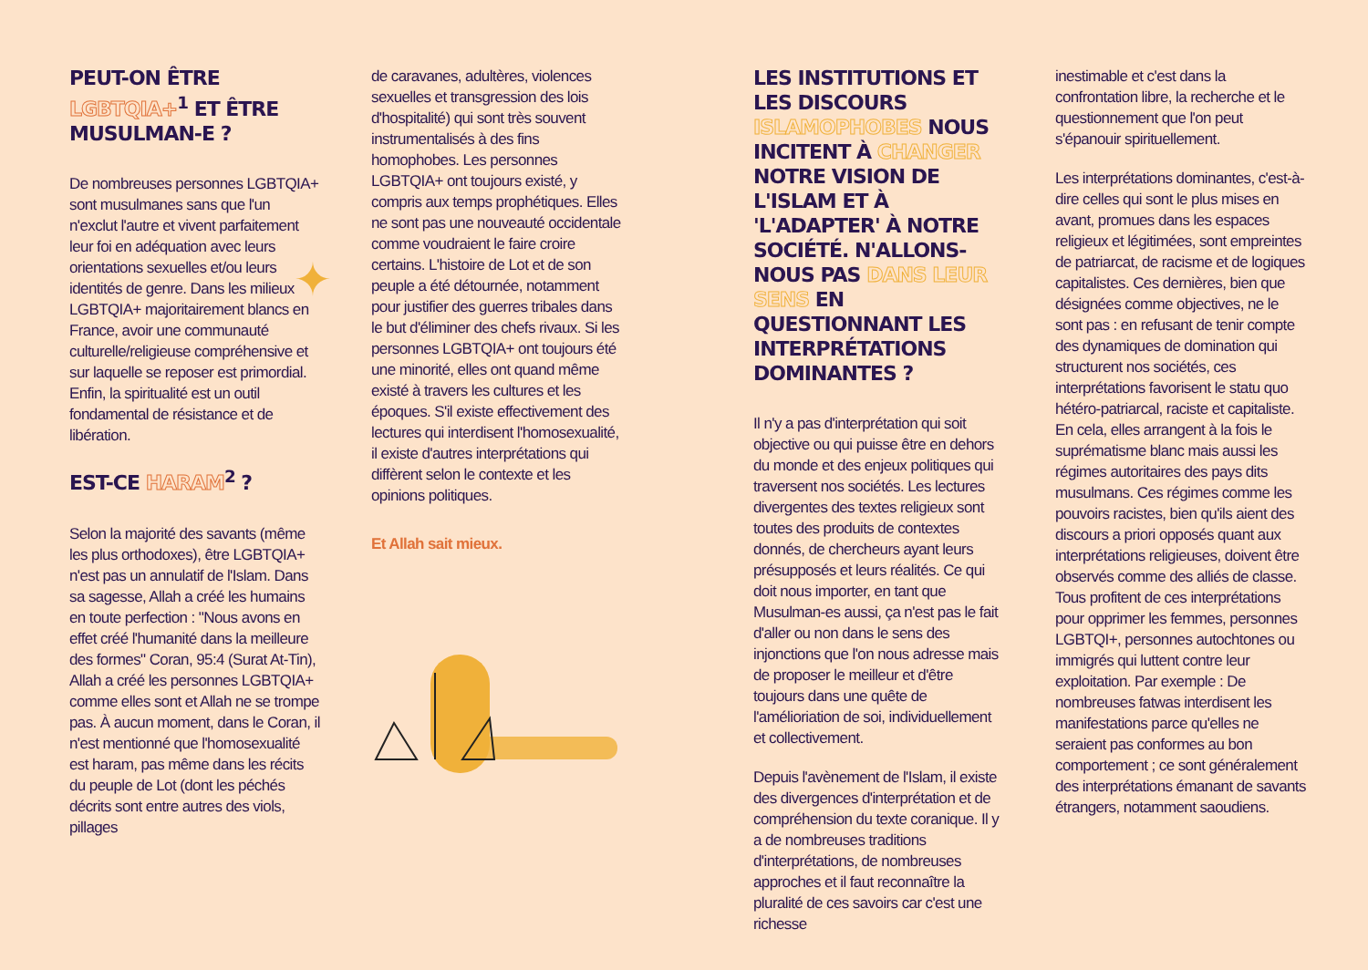PEUT-ON ÊTRE LGBTQIA+<sup>1</sup> ET ÊTRE MUSULMAN-E ?
De nombreuses personnes LGBTQIA+ sont musulmanes sans que l'un n'exclut l'autre et vivent parfaitement leur foi en adéquation avec leurs orientations sexuelles et/ou leurs identités de genre. Dans les milieux LGBTQIA+ majoritairement blancs en France, avoir une communauté culturelle/religieuse compréhensive et sur laquelle se reposer est primordial. Enfin, la spiritualité est un outil fondamental de résistance et de libération.
EST-CE HARAM<sup>2</sup> ?
Selon la majorité des savants (même les plus orthodoxes), être LGBTQIA+ n'est pas un annulatif de l'Islam. Dans sa sagesse, Allah a créé les humains en toute perfection : "Nous avons en effet créé l'humanité dans la meilleure des formes" Coran, 95:4 (Surat At-Tin), Allah a créé les personnes LGBTQIA+ comme elles sont et Allah ne se trompe pas. À aucun moment, dans le Coran, il n'est mentionné que l'homosexualité est haram, pas même dans les récits du peuple de Lot (dont les péchés décrits sont entre autres des viols, pillages
✦
de caravanes, adultères, violences sexuelles et transgression des lois d'hospitalité) qui sont très souvent instrumentalisés à des fins homophobes. Les personnes LGBTQIA+ ont toujours existé, y compris aux temps prophétiques. Elles ne sont pas une nouveauté occidentale comme voudraient le faire croire certains. L'histoire de Lot et de son peuple a été détournée, notamment pour justifier des guerres tribales dans le but d'éliminer des chefs rivaux. Si les personnes LGBTQIA+ ont toujours été une minorité, elles ont quand même existé à travers les cultures et les époques. S'il existe effectivement des lectures qui interdisent l'homosexualité, il existe d'autres interprétations qui diffèrent selon le contexte et les opinions politiques.
Et Allah sait mieux.
LES INSTITUTIONS ET LES DISCOURS ISLAMOPHOBES NOUS INCITENT À CHANGER NOTRE VISION DE L'ISLAM ET À 'L'ADAPTER' À NOTRE SOCIÉTÉ. N'ALLONS-NOUS PAS DANS LEUR SENS EN QUESTIONNANT LES INTERPRÉTATIONS DOMINANTES ?
Il n'y a pas d'interprétation qui soit objective ou qui puisse être en dehors du monde et des enjeux politiques qui traversent nos sociétés. Les lectures divergentes des textes religieux sont toutes des produits de contextes donnés, de chercheurs ayant leurs présupposés et leurs réalités. Ce qui doit nous importer, en tant que Musulman-es aussi, ça n'est pas le fait d'aller ou non dans le sens des injonctions que l'on nous adresse mais de proposer le meilleur et d'être toujours dans une quête de l'amélioriation de soi, individuellement et collectivement.
Depuis l'avènement de l'Islam, il existe des divergences d'interprétation et de compréhension du texte coranique. Il y a de nombreuses traditions d'interprétations, de nombreuses approches et il faut reconnaître la pluralité de ces savoirs car c'est une richesse
inestimable et c'est dans la confrontation libre, la recherche et le questionnement que l'on peut s'épanouir spirituellement.
Les interprétations dominantes, c'est-à-dire celles qui sont le plus mises en avant, promues dans les espaces religieux et légitimées, sont empreintes de patriarcat, de racisme et de logiques capitalistes. Ces dernières, bien que désignées comme objectives, ne le sont pas : en refusant de tenir compte des dynamiques de domination qui structurent nos sociétés, ces interprétations favorisent le statu quo hétéro-patriarcal, raciste et capitaliste. En cela, elles arrangent à la fois le suprématisme blanc mais aussi les régimes autoritaires des pays dits musulmans. Ces régimes comme les pouvoirs racistes, bien qu'ils aient des discours a priori opposés quant aux interprétations religieuses, doivent être observés comme des alliés de classe. Tous profitent de ces interprétations pour opprimer les femmes, personnes LGBTQI+, personnes autochtones ou immigrés qui luttent contre leur exploitation. Par exemple : De nombreuses fatwas interdisent les manifestations parce qu'elles ne seraient pas conformes au bon comportement ; ce sont généralement des interprétations émanant de savants étrangers, notamment saoudiens.